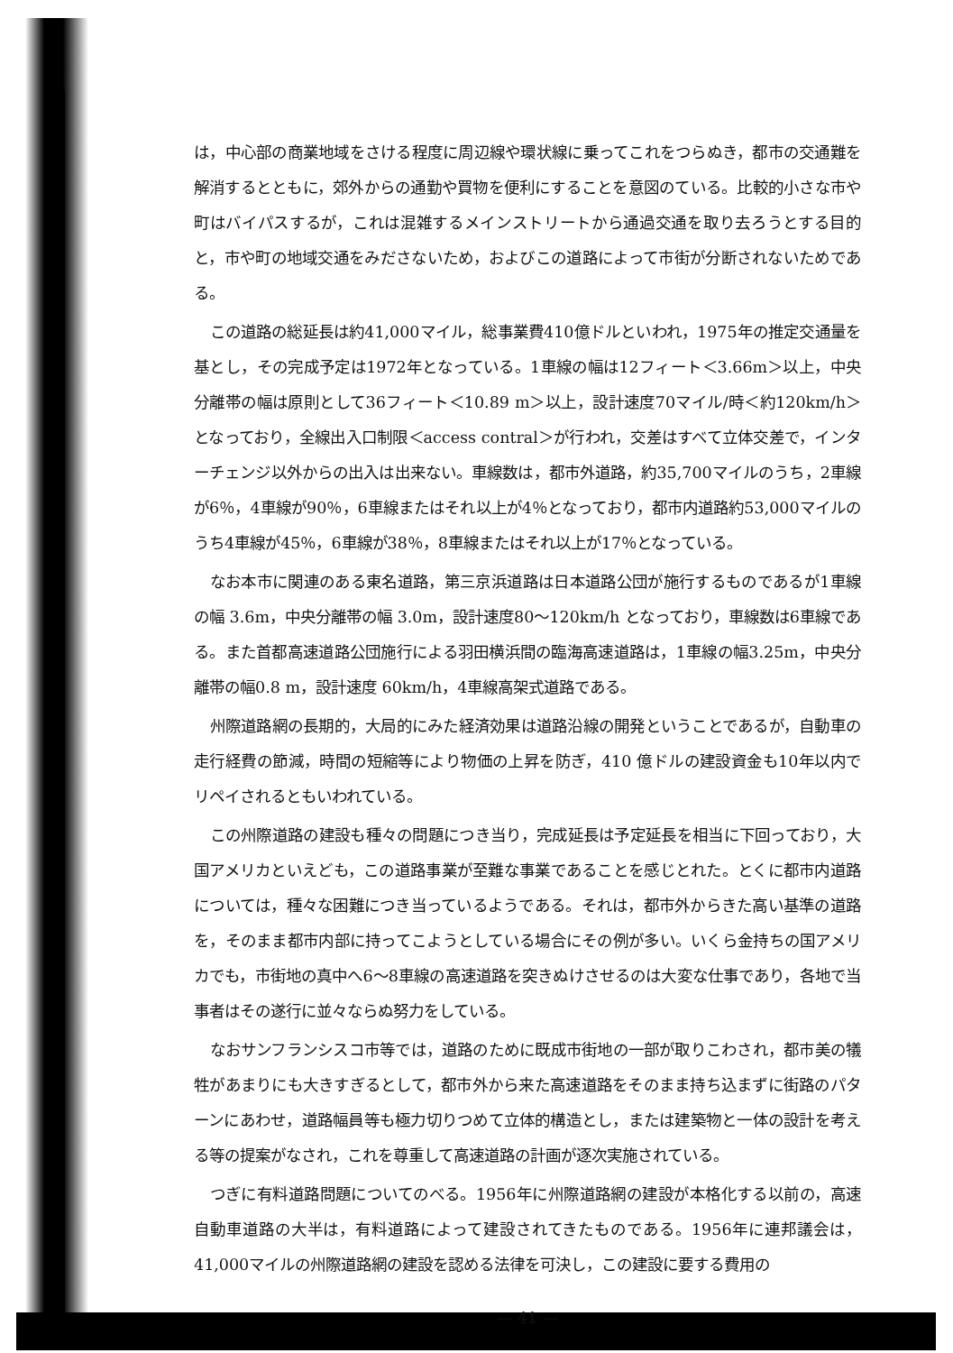は，中心部の商業地域をさける程度に周辺線や環状線に乗ってこれをつらぬき，都市の交通難を解消するとともに，郊外からの通勤や買物を便利にすることを意図のている。比較的小さな市や町はバイパスするが，これは混雑するメインストリートから通過交通を取り去ろうとする目的と，市や町の地域交通をみださないため，およびこの道路によって市街が分断されないためである。
この道路の総延長は約41,000マイル，総事業費410億ドルといわれ，1975年の推定交通量を基とし，その完成予定は1972年となっている。1車線の幅は12フィート＜3.66m＞以上，中央分離帯の幅は原則として36フィート＜10.89 m＞以上，設計速度70マイル/時＜約120km/h＞となっており，全線出入口制限＜access contral＞が行われ，交差はすべて立体交差で，インターチェンジ以外からの出入は出来ない。車線数は，都市外道路，約35,700マイルのうち，2車線が6％，4車線が90％，6車線またはそれ以上が4％となっており，都市内道路約53,000マイルのうち4車線が45％，6車線が38％，8車線またはそれ以上が17％となっている。
なお本市に関連のある東名道路，第三京浜道路は日本道路公団が施行するものであるが1車線の幅 3.6m，中央分離帯の幅 3.0m，設計速度80～120km/h となっており，車線数は6車線である。また首都高速道路公団施行による羽田横浜間の臨海高速道路は，1車線の幅3.25m，中央分離帯の幅0.8 m，設計速度 60km/h，4車線高架式道路である。
州際道路網の長期的，大局的にみた経済効果は道路沿線の開発ということであるが，自動車の走行経費の節減，時間の短縮等により物価の上昇を防ぎ，410 億ドルの建設資金も10年以内でリペイされるともいわれている。
この州際道路の建設も種々の問題につき当り，完成延長は予定延長を相当に下回っており，大国アメリカといえども，この道路事業が至難な事業であることを感じとれた。とくに都市内道路については，種々な困難につき当っているようである。それは，都市外からきた高い基準の道路を，そのまま都市内部に持ってこようとしている場合にその例が多い。いくら金持ちの国アメリカでも，市街地の真中へ6～8車線の高速道路を突きぬけさせるのは大変な仕事であり，各地で当事者はその遂行に並々ならぬ努力をしている。
なおサンフランシスコ市等では，道路のために既成市街地の一部が取りこわされ，都市美の犠牲があまりにも大きすぎるとして，都市外から来た高速道路をそのまま持ち込まずに街路のパターンにあわせ，道路幅員等も極力切りつめて立体的構造とし，または建築物と一体の設計を考える等の提案がなされ，これを尊重して高速道路の計画が逐次実施されている。
つぎに有料道路問題についてのべる。1956年に州際道路網の建設が本格化する以前の，高速自動車道路の大半は，有料道路によって建設されてきたものである。1956年に連邦議会は，41,000マイルの州際道路網の建設を認める法律を可決し，この建設に要する費用の
— 41 —